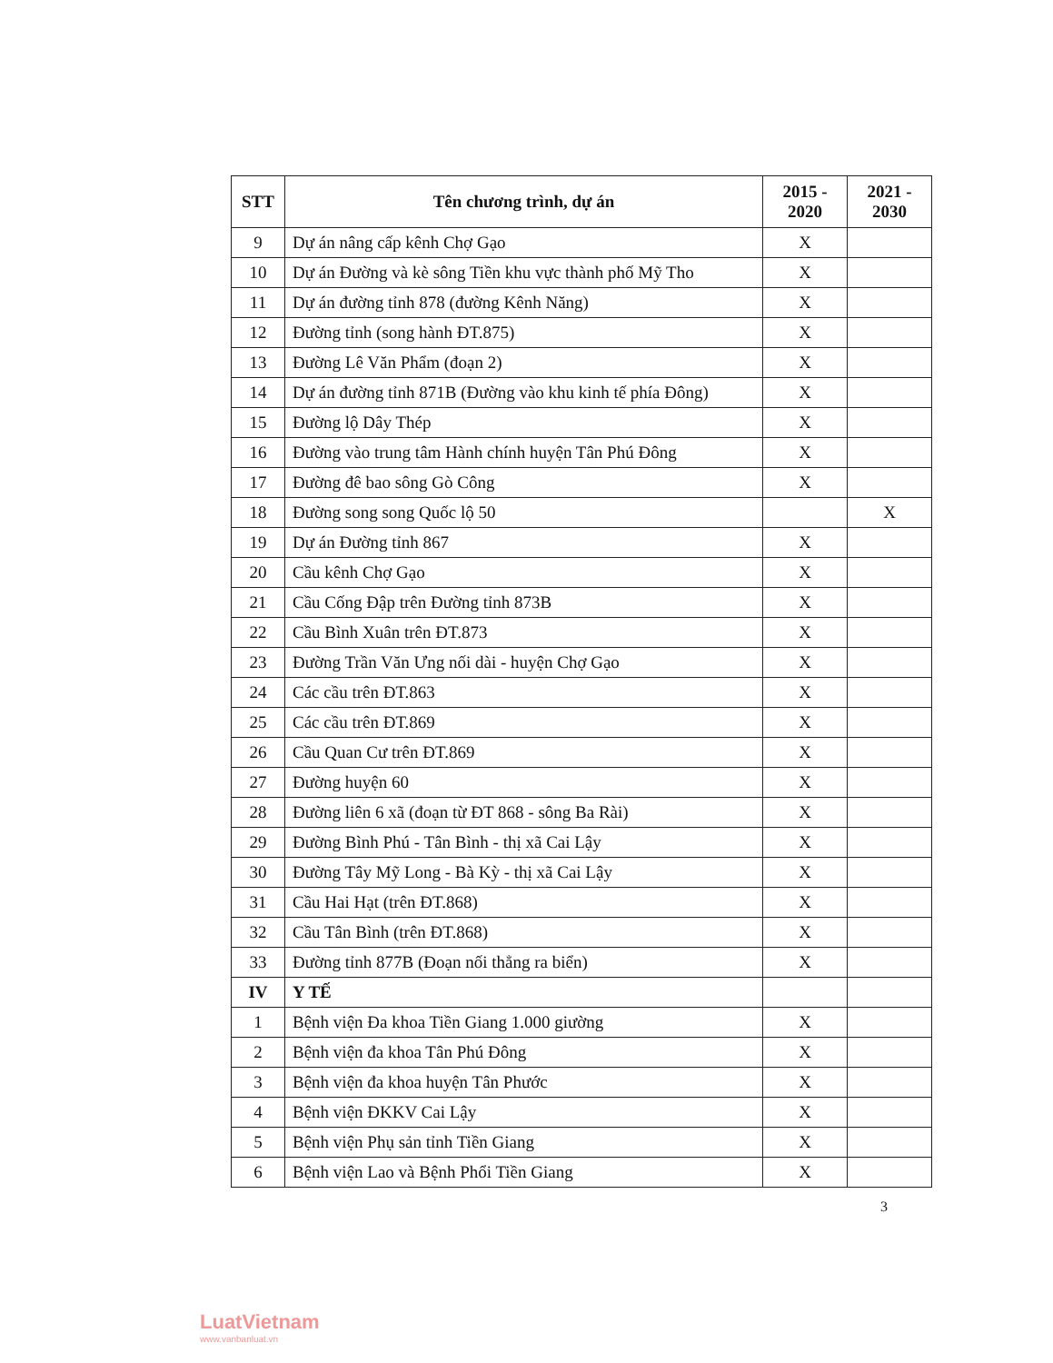| STT | Tên chương trình, dự án | 2015 - 2020 | 2021 - 2030 |
| --- | --- | --- | --- |
| 9 | Dự án nâng cấp kênh Chợ Gạo | X | |
| 10 | Dự án Đường và kè sông Tiền khu vực thành phố Mỹ Tho | X | |
| 11 | Dự án đường tỉnh 878 (đường Kênh Năng) | X | |
| 12 | Đường tỉnh (song hành ĐT.875) | X | |
| 13 | Đường Lê Văn Phẩm (đoạn 2) | X | |
| 14 | Dự án đường tỉnh 871B (Đường vào khu kinh tế phía Đông) | X | |
| 15 | Đường lộ Dây Thép | X | |
| 16 | Đường vào trung tâm Hành chính huyện Tân Phú Đông | X | |
| 17 | Đường đê bao sông Gò Công | X | |
| 18 | Đường song song Quốc lộ 50 | | X |
| 19 | Dự án Đường tỉnh 867 | X | |
| 20 | Cầu kênh Chợ Gạo | X | |
| 21 | Cầu Cống Đập trên Đường tỉnh 873B | X | |
| 22 | Cầu Bình Xuân trên ĐT.873 | X | |
| 23 | Đường Trần Văn Ưng nối dài - huyện Chợ Gạo | X | |
| 24 | Các cầu trên ĐT.863 | X | |
| 25 | Các cầu trên ĐT.869 | X | |
| 26 | Cầu Quan Cư trên ĐT.869 | X | |
| 27 | Đường huyện 60 | X | |
| 28 | Đường liên 6 xã (đoạn từ ĐT 868 - sông Ba Rài) | X | |
| 29 | Đường Bình Phú - Tân Bình - thị xã Cai Lậy | X | |
| 30 | Đường Tây Mỹ Long - Bà Kỳ - thị xã Cai Lậy | X | |
| 31 | Cầu Hai Hạt (trên ĐT.868) | X | |
| 32 | Cầu Tân Bình (trên ĐT.868) | X | |
| 33 | Đường tỉnh 877B (Đoạn nối thẳng ra biển) | X | |
| IV | Y TẾ | | |
| 1 | Bệnh viện Đa khoa Tiền Giang 1.000 giường | X | |
| 2 | Bệnh viện đa khoa Tân Phú Đông | X | |
| 3 | Bệnh viện đa khoa huyện Tân Phước | X | |
| 4 | Bệnh viện ĐKKV Cai Lậy | X | |
| 5 | Bệnh viện Phụ sản tỉnh Tiền Giang | X | |
| 6 | Bệnh viện Lao và Bệnh Phổi Tiền Giang | X | |
3
LuatVietnam
www.vanbanluat.vn